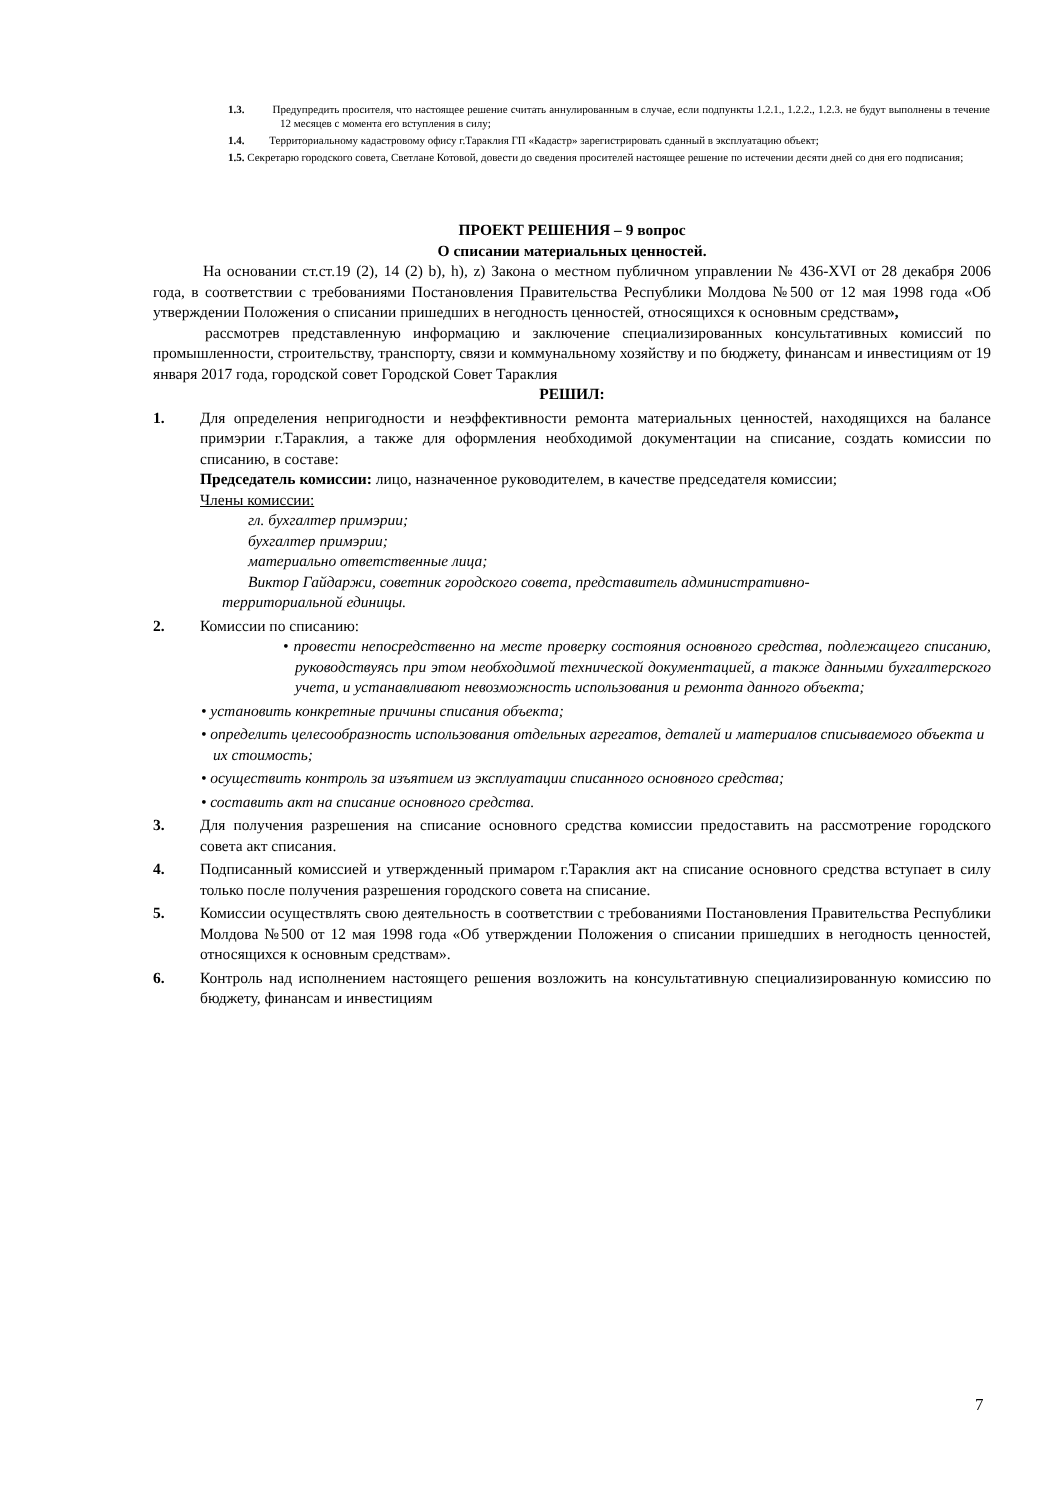1.3. Предупредить просителя, что настоящее решение считать аннулированным в случае, если подпункты 1.2.1., 1.2.2., 1.2.3. не будут выполнены в течение 12 месяцев с момента его вступления в силу;
1.4. Территориальному кадастровому офису г.Тараклия ГП «Кадастр» зарегистрировать сданный в эксплуатацию объект;
1.5. Секретарю городского совета, Светлане Котовой, довести до сведения просителей настоящее решение по истечении десяти дней со дня его подписания;
ПРОЕКТ РЕШЕНИЯ – 9 вопрос
О списании материальных ценностей.
На основании ст.ст.19 (2), 14 (2) b), h), z) Закона о местном публичном управлении № 436-XVI от 28 декабря 2006 года, в соответствии с требованиями Постановления Правительства Республики Молдова №500 от 12 мая 1998 года «Об утверждении Положения о списании пришедших в негодность ценностей, относящихся к основным средствам»,
рассмотрев представленную информацию и заключение специализированных консультативных комиссий по промышленности, строительству, транспорту, связи и коммунальному хозяйству и по бюджету, финансам и инвестициям от 19 января 2017 года, городской совет Городской Совет Тараклия
РЕШИЛ:
1. Для определения непригодности и неэффективности ремонта материальных ценностей, находящихся на балансе примэрии г.Тараклия, а также для оформления необходимой документации на списание, создать комиссии по списанию, в составе:
Председатель комиссии: лицо, назначенное руководителем, в качестве председателя комиссии;
Члены комиссии:
гл. бухгалтер примэрии;
бухгалтер примэрии;
материально ответственные лица;
Виктор Гайдаржи, советник городского совета, представитель административно-
территориальной единицы.
2. Комиссии по списанию:
• провести непосредственно на месте проверку состояния основного средства, подлежащего списанию, руководствуясь при этом необходимой технической документацией, а также данными бухгалтерского учета, и устанавливают невозможность использования и ремонта данного объекта;
• установить конкретные причины списания объекта;
• определить целесообразность использования отдельных агрегатов, деталей и материалов списываемого объекта и их стоимость;
• осуществить контроль за изъятием из эксплуатации списанного основного средства;
• составить акт на списание основного средства.
3. Для получения разрешения на списание основного средства комиссии предоставить на рассмотрение городского совета акт списания.
4. Подписанный комиссией и утвержденный примаром г.Тараклия акт на списание основного средства вступает в силу только после получения разрешения городского совета на списание.
5. Комиссии осуществлять свою деятельность в соответствии с требованиями Постановления Правительства Республики Молдова №500 от 12 мая 1998 года «Об утверждении Положения о списании пришедших в негодность ценностей, относящихся к основным средствам».
6. Контроль над исполнением настоящего решения возложить на консультативную специализированную комиссию по бюджету, финансам и инвестициям
7